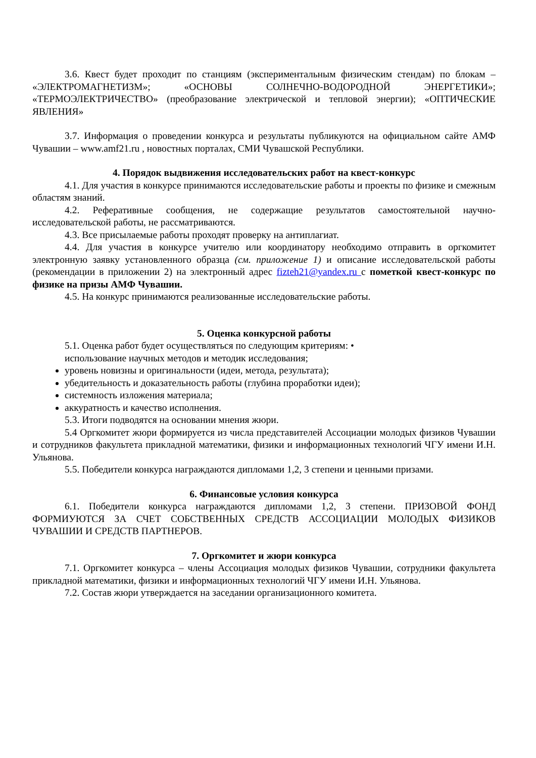3.6. Квест будет проходит по станциям (экспериментальным физическим стендам) по блокам – «ЭЛЕКТРОМАГНЕТИЗМ»; «ОСНОВЫ СОЛНЕЧНО-ВОДОРОДНОЙ ЭНЕРГЕТИКИ»; «ТЕРМОЭЛЕКТРИЧЕСТВО» (преобразование электрической и тепловой энергии); «ОПТИЧЕСКИЕ ЯВЛЕНИЯ»
3.7. Информация о проведении конкурса и результаты публикуются на официальном сайте АМФ Чувашии – www.amf21.ru , новостных порталах, СМИ Чувашской Республики.
4. Порядок выдвижения исследовательских работ на квест-конкурс
4.1. Для участия в конкурсе принимаются исследовательские работы и проекты по физике и смежным областям знаний.
4.2. Реферативные сообщения, не содержащие результатов самостоятельной научно-исследовательской работы, не рассматриваются.
4.3. Все присылаемые работы проходят проверку на антиплагиат.
4.4. Для участия в конкурсе учителю или координатору необходимо отправить в оргкомитет электронную заявку установленного образца (см. приложение 1) и описание исследовательской работы (рекомендации в приложении 2) на электронный адрес fizteh21@yandex.ru с пометкой квест-конкурс по физике на призы АМФ Чувашии.
4.5. На конкурс принимаются реализованные исследовательские работы.
5. Оценка конкурсной работы
5.1. Оценка работ будет осуществляться по следующим критериям: •
использование научных методов и методик исследования;
уровень новизны и оригинальности (идеи, метода, результата);
убедительность и доказательность работы (глубина проработки идеи);
системность изложения материала;
аккуратность и качество исполнения.
5.3. Итоги подводятся на основании мнения жюри.
5.4 Оргкомитет жюри формируется из числа представителей Ассоциации молодых физиков Чувашии и сотрудников факультета прикладной математики, физики и информационных технологий ЧГУ имени И.Н. Ульянова.
5.5. Победители конкурса награждаются дипломами 1,2, 3 степени и ценными призами.
6. Финансовые условия конкурса
6.1. Победители конкурса награждаются дипломами 1,2, 3 степени. ПРИЗОВОЙ ФОНД ФОРМИУЮТСЯ ЗА СЧЕТ СОБСТВЕННЫХ СРЕДСТВ АССОЦИАЦИИ МОЛОДЫХ ФИЗИКОВ ЧУВАШИИ И СРЕДСТВ ПАРТНЕРОВ.
7. Оргкомитет и жюри конкурса
7.1. Оргкомитет конкурса – члены Ассоциация молодых физиков Чувашии, сотрудники факультета прикладной математики, физики и информационных технологий ЧГУ имени И.Н. Ульянова.
7.2. Состав жюри утверждается на заседании организационного комитета.